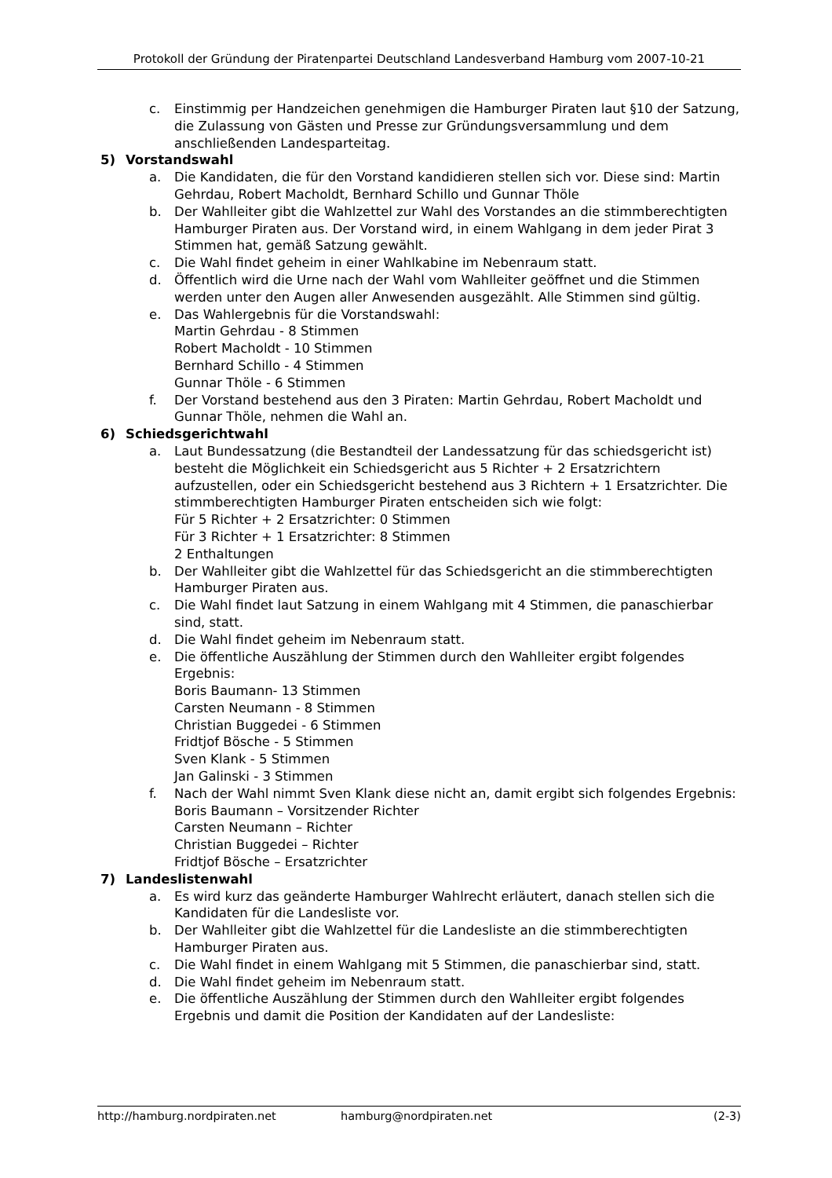Protokoll der Gründung der Piratenpartei Deutschland Landesverband Hamburg vom 2007-10-21
c. Einstimmig per Handzeichen genehmigen die Hamburger Piraten laut §10 der Satzung, die Zulassung von Gästen und Presse zur Gründungsversammlung und dem anschließenden Landesparteitag.
5) Vorstandswahl
a. Die Kandidaten, die für den Vorstand kandidieren stellen sich vor. Diese sind: Martin Gehrdau, Robert Macholdt, Bernhard Schillo und Gunnar Thöle
b. Der Wahlleiter gibt die Wahlzettel zur Wahl des Vorstandes an die stimmberechtigten Hamburger Piraten aus. Der Vorstand wird, in einem Wahlgang in dem jeder Pirat 3 Stimmen hat, gemäß Satzung gewählt.
c. Die Wahl findet geheim in einer Wahlkabine im Nebenraum statt.
d. Öffentlich wird die Urne nach der Wahl vom Wahlleiter geöffnet und die Stimmen werden unter den Augen aller Anwesenden ausgezählt. Alle Stimmen sind gültig.
e. Das Wahlergebnis für die Vorstandswahl:
Martin Gehrdau - 8 Stimmen
Robert Macholdt - 10 Stimmen
Bernhard Schillo - 4 Stimmen
Gunnar Thöle - 6 Stimmen
f. Der Vorstand bestehend aus den 3 Piraten: Martin Gehrdau, Robert Macholdt und Gunnar Thöle, nehmen die Wahl an.
6) Schiedsgerichtwahl
a. Laut Bundessatzung (die Bestandteil der Landessatzung für das schiedsgericht ist) besteht die Möglichkeit ein Schiedsgericht aus 5 Richter + 2 Ersatzrichtern aufzustellen, oder ein Schiedsgericht bestehend aus 3 Richtern + 1 Ersatzrichter. Die stimmberechtigten Hamburger Piraten entscheiden sich wie folgt:
Für 5 Richter + 2 Ersatzrichter: 0 Stimmen
Für 3 Richter + 1 Ersatzrichter: 8 Stimmen
2 Enthaltungen
b. Der Wahlleiter gibt die Wahlzettel für das Schiedsgericht an die stimmberechtigten Hamburger Piraten aus.
c. Die Wahl findet laut Satzung in einem Wahlgang mit 4 Stimmen, die panaschierbar sind, statt.
d. Die Wahl findet geheim im Nebenraum statt.
e. Die öffentliche Auszählung der Stimmen durch den Wahlleiter ergibt folgendes Ergebnis:
Boris Baumann- 13 Stimmen
Carsten Neumann - 8 Stimmen
Christian Buggedei - 6 Stimmen
Fridtjof Bösche - 5 Stimmen
Sven Klank - 5 Stimmen
Jan Galinski - 3 Stimmen
f. Nach der Wahl nimmt Sven Klank diese nicht an, damit ergibt sich folgendes Ergebnis:
Boris Baumann – Vorsitzender Richter
Carsten Neumann – Richter
Christian Buggedei – Richter
Fridtjof Bösche – Ersatzrichter
7) Landeslistenwahl
a. Es wird kurz das geänderte Hamburger Wahlrecht erläutert, danach stellen sich die Kandidaten für die Landesliste vor.
b. Der Wahlleiter gibt die Wahlzettel für die Landesliste an die stimmberechtigten Hamburger Piraten aus.
c. Die Wahl findet in einem Wahlgang mit 5 Stimmen, die panaschierbar sind, statt.
d. Die Wahl findet geheim im Nebenraum statt.
e. Die öffentliche Auszählung der Stimmen durch den Wahlleiter ergibt folgendes Ergebnis und damit die Position der Kandidaten auf der Landesliste:
http://hamburg.nordpiraten.net hamburg@nordpiraten.net (2-3)